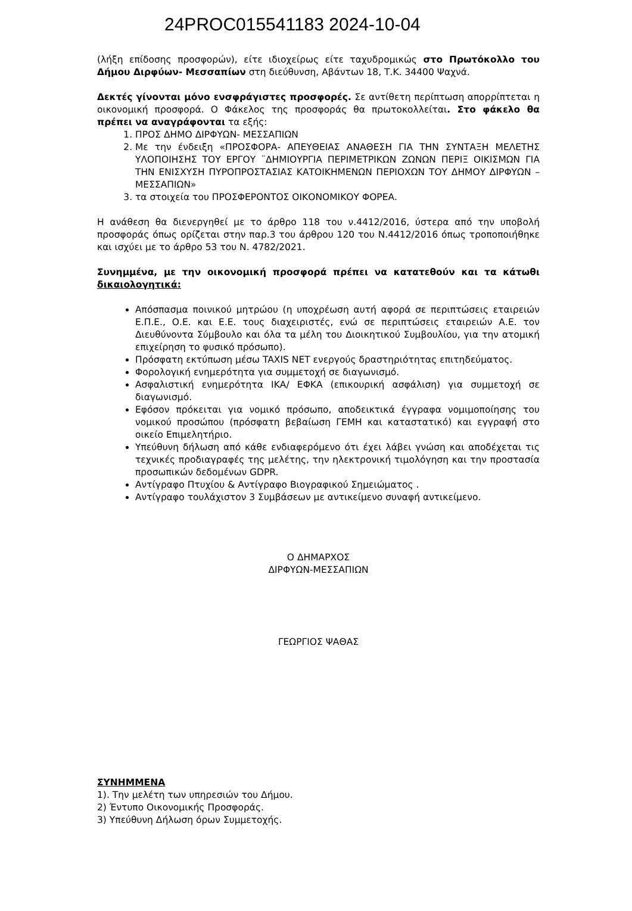24PROC015541183 2024-10-04
(λήξη επίδοσης προσφορών), είτε ιδιοχείρως είτε ταχυδρομικώς στο Πρωτόκολλο του Δήμου Διρφύων- Μεσσαπίων στη διεύθυνση, Αβάντων 18, Τ.Κ. 34400 Ψαχνά.
Δεκτές γίνονται μόνο ενσφράγιστες προσφορές. Σε αντίθετη περίπτωση απορρίπτεται η οικονομική προσφορά. Ο Φάκελος της προσφοράς θα πρωτοκολλείται. Στο φάκελο θα πρέπει να αναγράφονται τα εξής:
1. ΠΡΟΣ ΔΗΜΟ ΔΙΡΦΥΩΝ- ΜΕΣΣΑΠΙΩΝ
2. Με την ένδειξη «ΠΡΟΣΦΟΡΑ- ΑΠΕΥΘΕΙΑΣ ΑΝΑΘΕΣΗ ΓΙΑ ΤΗΝ ΣΥΝΤΑΞΗ ΜΕΛΕΤΗΣ ΥΛΟΠΟΙΗΣΗΣ ΤΟΥ ΕΡΓΟΥ ¨ΔΗΜΙΟΥΡΓΙΑ ΠΕΡΙΜΕΤΡΙΚΩΝ ΖΩΝΩΝ ΠΕΡΙΞ ΟΙΚΙΣΜΩΝ ΓΙΑ ΤΗΝ ΕΝΙΣΧΥΣΗ ΠΥΡΟΠΡΟΣΤΑΣΙΑΣ ΚΑΤΟΙΚΗΜΕΝΩΝ ΠΕΡΙΟΧΩΝ ΤΟΥ ΔΗΜΟΥ ΔΙΡΦΥΩΝ – ΜΕΣΣΑΠΙΩΝ»
3. τα στοιχεία του ΠΡΟΣΦΕΡΟΝΤΟΣ ΟΙΚΟΝΟΜΙΚΟΥ ΦΟΡΕΑ.
Η ανάθεση θα διενεργηθεί με το άρθρο 118 του ν.4412/2016, ύστερα από την υποβολή προσφοράς όπως ορίζεται στην παρ.3 του άρθρου 120 του Ν.4412/2016 όπως τροποποιήθηκε και ισχύει με το άρθρο 53 του Ν. 4782/2021.
Συνημμένα, με την οικονομική προσφορά πρέπει να κατατεθούν και τα κάτωθι δικαιολογητικά:
Απόσπασμα ποινικού μητρώου (η υποχρέωση αυτή αφορά σε περιπτώσεις εταιρειών Ε.Π.Ε., Ο.Ε. και Ε.Ε. τους διαχειριστές, ενώ σε περιπτώσεις εταιρειών Α.Ε. τον Διευθύνοντα Σύμβουλο και όλα τα μέλη του Διοικητικού Συμβουλίου, για την ατομική επιχείρηση το φυσικό πρόσωπο).
Πρόσφατη εκτύπωση μέσω TAXIS NET ενεργούς δραστηριότητας επιτηδεύματος.
Φορολογική ενημερότητα για συμμετοχή σε διαγωνισμό.
Ασφαλιστική ενημερότητα ΙΚΑ/ ΕΦΚΑ (επικουρική ασφάλιση) για συμμετοχή σε διαγωνισμό.
Εφόσον πρόκειται για νομικό πρόσωπο, αποδεικτικά έγγραφα νομιμοποίησης του νομικού προσώπου (πρόσφατη βεβαίωση ΓΕΜΗ και καταστατικό) και εγγραφή στο οικείο Επιμελητήριο.
Υπεύθυνη δήλωση από κάθε ενδιαφερόμενο ότι έχει λάβει γνώση και αποδέχεται τις τεχνικές προδιαγραφές της μελέτης, την ηλεκτρονική τιμολόγηση και την προστασία προσωπικών δεδομένων GDPR.
Αντίγραφο Πτυχίου & Αντίγραφο Βιογραφικού Σημειώματος .
Αντίγραφο τουλάχιστον 3 Συμβάσεων με αντικείμενο συναφή αντικείμενο.
Ο ΔΗΜΑΡΧΟΣ
ΔΙΡΦΥΩΝ-ΜΕΣΣΑΠΙΩΝ
ΓΕΩΡΓΙΟΣ ΨΑΘΑΣ
ΣΥΝΗΜΜΕΝΑ
1). Την μελέτη των υπηρεσιών του Δήμου.
2) Έντυπο Οικονομικής Προσφοράς.
3) Υπεύθυνη Δήλωση όρων Συμμετοχής.